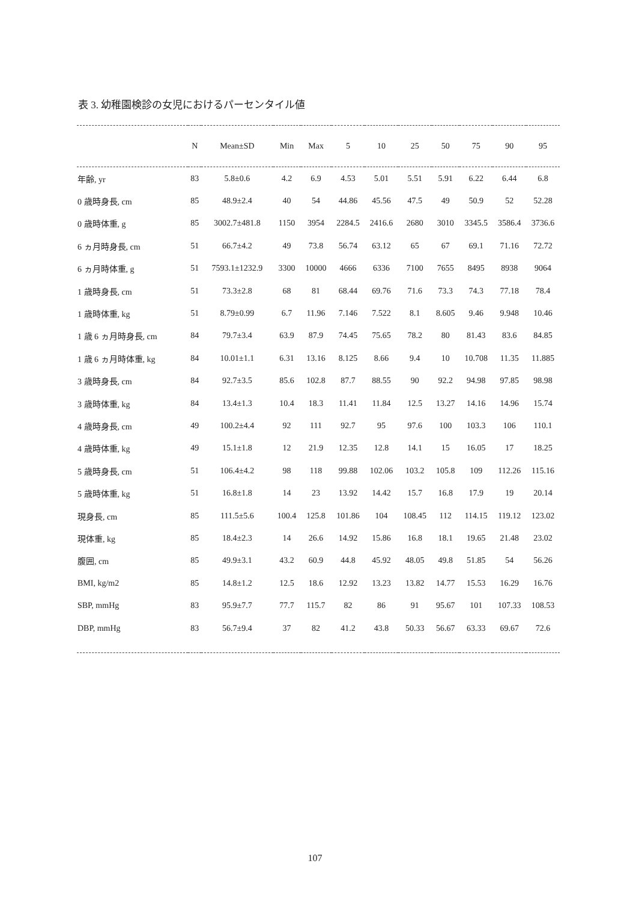表 3. 幼稚園検診の女児におけるパーセンタイル値
| | N | Mean±SD | Min | Max | 5 | 10 | 25 | 50 | 75 | 90 | 95 |
| --- | --- | --- | --- | --- | --- | --- | --- | --- | --- | --- | --- |
| 年齢, yr | 83 | 5.8±0.6 | 4.2 | 6.9 | 4.53 | 5.01 | 5.51 | 5.91 | 6.22 | 6.44 | 6.8 |
| 0 歳時身長, cm | 85 | 48.9±2.4 | 40 | 54 | 44.86 | 45.56 | 47.5 | 49 | 50.9 | 52 | 52.28 |
| 0 歳時体重, g | 85 | 3002.7±481.8 | 1150 | 3954 | 2284.5 | 2416.6 | 2680 | 3010 | 3345.5 | 3586.4 | 3736.6 |
| 6 ヵ月時身長, cm | 51 | 66.7±4.2 | 49 | 73.8 | 56.74 | 63.12 | 65 | 67 | 69.1 | 71.16 | 72.72 |
| 6 ヵ月時体重, g | 51 | 7593.1±1232.9 | 3300 | 10000 | 4666 | 6336 | 7100 | 7655 | 8495 | 8938 | 9064 |
| 1 歳時身長, cm | 51 | 73.3±2.8 | 68 | 81 | 68.44 | 69.76 | 71.6 | 73.3 | 74.3 | 77.18 | 78.4 |
| 1 歳時体重, kg | 51 | 8.79±0.99 | 6.7 | 11.96 | 7.146 | 7.522 | 8.1 | 8.605 | 9.46 | 9.948 | 10.46 |
| 1 歳 6 ヵ月時身長, cm | 84 | 79.7±3.4 | 63.9 | 87.9 | 74.45 | 75.65 | 78.2 | 80 | 81.43 | 83.6 | 84.85 |
| 1 歳 6 ヵ月時体重, kg | 84 | 10.01±1.1 | 6.31 | 13.16 | 8.125 | 8.66 | 9.4 | 10 | 10.708 | 11.35 | 11.885 |
| 3 歳時身長, cm | 84 | 92.7±3.5 | 85.6 | 102.8 | 87.7 | 88.55 | 90 | 92.2 | 94.98 | 97.85 | 98.98 |
| 3 歳時体重, kg | 84 | 13.4±1.3 | 10.4 | 18.3 | 11.41 | 11.84 | 12.5 | 13.27 | 14.16 | 14.96 | 15.74 |
| 4 歳時身長, cm | 49 | 100.2±4.4 | 92 | 111 | 92.7 | 95 | 97.6 | 100 | 103.3 | 106 | 110.1 |
| 4 歳時体重, kg | 49 | 15.1±1.8 | 12 | 21.9 | 12.35 | 12.8 | 14.1 | 15 | 16.05 | 17 | 18.25 |
| 5 歳時身長, cm | 51 | 106.4±4.2 | 98 | 118 | 99.88 | 102.06 | 103.2 | 105.8 | 109 | 112.26 | 115.16 |
| 5 歳時体重, kg | 51 | 16.8±1.8 | 14 | 23 | 13.92 | 14.42 | 15.7 | 16.8 | 17.9 | 19 | 20.14 |
| 現身長, cm | 85 | 111.5±5.6 | 100.4 | 125.8 | 101.86 | 104 | 108.45 | 112 | 114.15 | 119.12 | 123.02 |
| 現体重, kg | 85 | 18.4±2.3 | 14 | 26.6 | 14.92 | 15.86 | 16.8 | 18.1 | 19.65 | 21.48 | 23.02 |
| 腹囲, cm | 85 | 49.9±3.1 | 43.2 | 60.9 | 44.8 | 45.92 | 48.05 | 49.8 | 51.85 | 54 | 56.26 |
| BMI, kg/m2 | 85 | 14.8±1.2 | 12.5 | 18.6 | 12.92 | 13.23 | 13.82 | 14.77 | 15.53 | 16.29 | 16.76 |
| SBP, mmHg | 83 | 95.9±7.7 | 77.7 | 115.7 | 82 | 86 | 91 | 95.67 | 101 | 107.33 | 108.53 |
| DBP, mmHg | 83 | 56.7±9.4 | 37 | 82 | 41.2 | 43.8 | 50.33 | 56.67 | 63.33 | 69.67 | 72.6 |
107